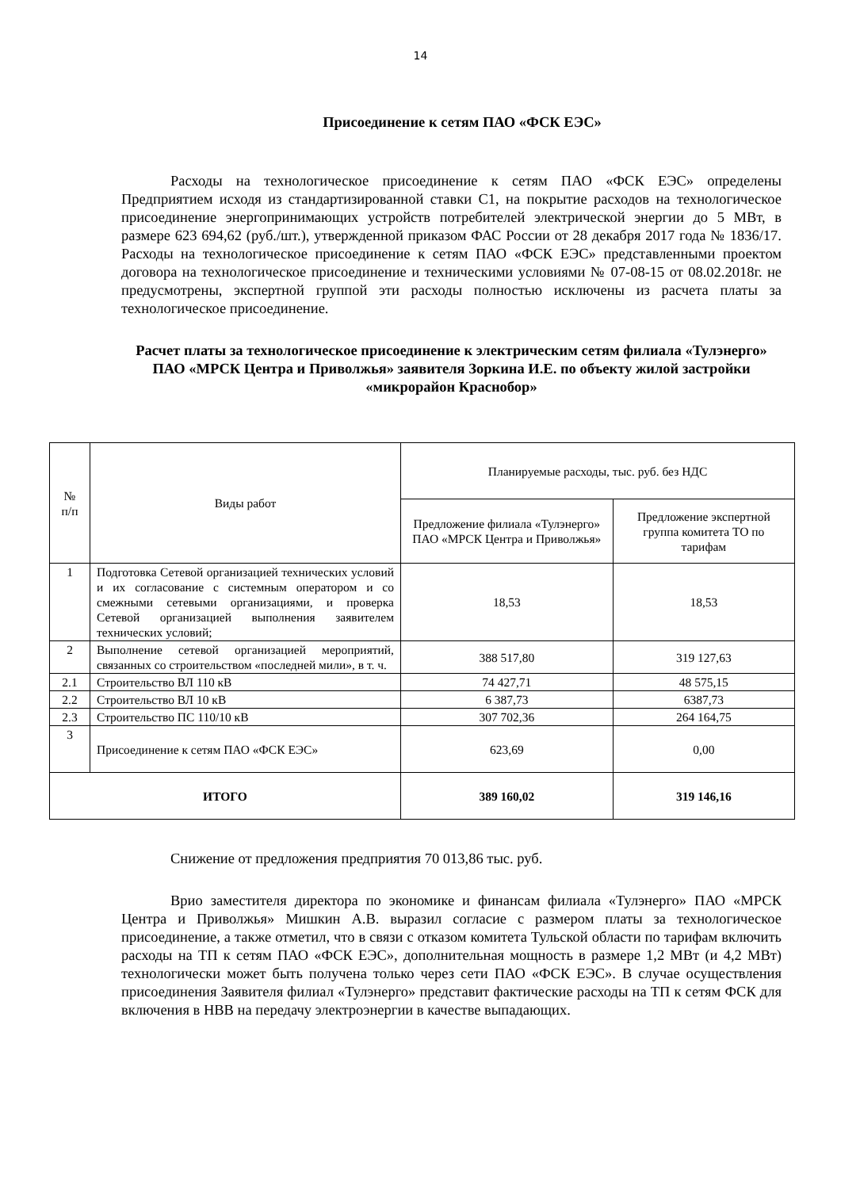14
Присоединение к сетям ПАО «ФСК ЕЭС»
Расходы на технологическое присоединение к сетям ПАО «ФСК ЕЭС» определены Предприятием исходя из стандартизированной ставки С1, на покрытие расходов на технологическое присоединение энергопринимающих устройств потребителей электрической энергии до 5 МВт, в размере 623 694,62 (руб./шт.), утвержденной приказом ФАС России от 28 декабря 2017 года № 1836/17. Расходы на технологическое присоединение к сетям ПАО «ФСК ЕЭС» представленными проектом договора на технологическое присоединение и техническими условиями № 07-08-15 от 08.02.2018г. не предусмотрены, экспертной группой эти расходы полностью исключены из расчета платы за технологическое присоединение.
Расчет платы за технологическое присоединение к электрическим сетям филиала «Тулэнерго» ПАО «МРСК Центра и Приволжья» заявителя Зоркина И.Е. по объекту жилой застройки «микрорайон Краснобор»
| № п/п | Виды работ | Планируемые расходы, тыс. руб. без НДС | |
| --- | --- | --- | --- |
| | | Предложение филиала «Тулэнерго» ПАО «МРСК Центра и Приволжья» | Предложение экспертной группа комитета ТО по тарифам |
| 1 | Подготовка Сетевой организацией технических условий и их согласование с системным оператором и со смежными сетевыми организациями, и проверка Сетевой организацией выполнения заявителем технических условий; | 18,53 | 18,53 |
| 2 | Выполнение сетевой организацией мероприятий, связанных со строительством «последней мили», в т. ч. | 388 517,80 | 319 127,63 |
| 2.1 | Строительство ВЛ 110 кВ | 74 427,71 | 48 575,15 |
| 2.2 | Строительство ВЛ 10 кВ | 6 387,73 | 6387,73 |
| 2.3 | Строительство ПС 110/10 кВ | 307 702,36 | 264 164,75 |
| 3 | Присоединение к сетям ПАО «ФСК ЕЭС» | 623,69 | 0,00 |
| ИТОГО | | 389 160,02 | 319 146,16 |
Снижение от предложения предприятия 70 013,86 тыс. руб.
Врио заместителя директора по экономике и финансам филиала «Тулэнерго» ПАО «МРСК Центра и Приволжья» Мишкин А.В. выразил согласие с размером платы за технологическое присоединение, а также отметил, что в связи с отказом комитета Тульской области по тарифам включить расходы на ТП к сетям ПАО «ФСК ЕЭС», дополнительная мощность в размере 1,2 МВт (и 4,2 МВт) технологически может быть получена только через сети ПАО «ФСК ЕЭС». В случае осуществления присоединения Заявителя филиал «Тулэнерго» представит фактические расходы на ТП к сетям ФСК для включения в НВВ на передачу электроэнергии в качестве выпадающих.